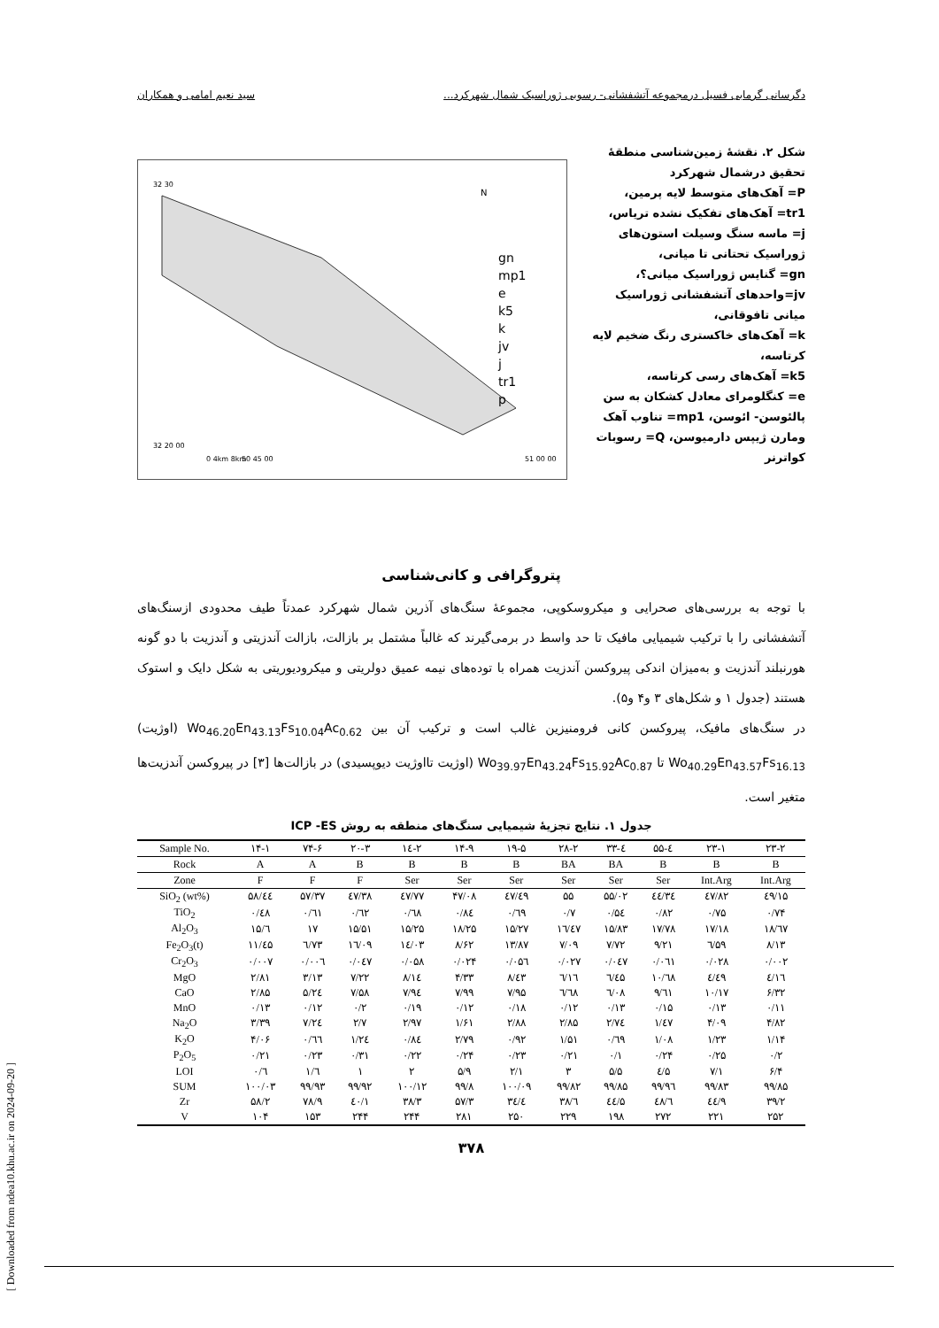دگرسانی گرمابی فسیل درمجموعه آتشفشانی- رسوبی ژوراسیک شمال شهرکرد... سید نعیم امامی و همکاران
شکل ۲. نقشهٔ زمین‌شناسی منطقهٔ تحقیق درشمال شهرکرد
P= آهک‌های متوسط لایه پرمین،
tr1= آهک‌های تفکیک نشده تریاس،
j= ماسه سنگ وسیلت استون‌های ژوراسیک تحتانی تا میانی،
gn= گنایس ژوراسیک میانی؟،
jv=واحدهای آتشفشانی ژوراسیک میانی تافوقانی،
k= آهک‌های خاکستری رنگ ضخیم لایه کرتاسه،
k5= آهک‌های رسی کرتاسه،
e= کنگلومرای معادل کشکان به سن پالئوسن- ائوسن، mp1= تناوب آهک ومارن ژیپس دارمیوسن، Q= رسوبات کواترنر
N
32 30
32 20 00
0 4km 8km
50 45 00
51 00 00
gn
mp1
e
k5
k
jv
j
tr1
p
پتروگرافی و کانی‌شناسی
با توجه به بررسی‌های صحرایی و میکروسکوپی، مجموعهٔ سنگ‌های آذرین شمال شهرکرد عمدتاً طیف محدودی ازسنگ‌های آتشفشانی را با ترکیب شیمیایی مافیک تا حد واسط در برمی‌گیرند که غالباً مشتمل بر بازالت، بازالت آندزیتی و آندزیت با دو گونه هورنبلند آندزیت و به‌میزان اندکی پیروکسن آندزیت همراه با توده‌های نیمه عمیق دولریتی و میکرودیوریتی به شکل دایک و استوک هستند (جدول ۱ و شکل‌های ۳ و۴ و۵).
در سنگ‌های مافیک، پیروکسن کانی فرومنیزین غالب است و ترکیب آن بین Wo<sub>46.20</sub>En<sub>43.13</sub>Fs<sub>10.04</sub>Ac<sub>0.62</sub> (اوژیت) Wo<sub>40.29</sub>En<sub>43.57</sub>Fs<sub>16.13</sub> تا Wo<sub>39.97</sub>En<sub>43.24</sub>Fs<sub>15.92</sub>Ac<sub>0.87</sub> (اوژیت تااوژیت دیوپسیدی) در بازالت‌ها [۳] در پیروکسن آندزیت‌ها متغیر است.
جدول ۱. نتایج تجزیهٔ شیمیایی سنگ‌های منطقه به روش ICP -ES
| Sample No. | ۱۴-۱ | ۷۴-۶ | ۲۰-۳ | ۱٤-۲ | ۱۴-۹ | ۱۹-۵ | ۲۸-۲ | ۳۳-٤ | ۵۵-٤ | ۲۳-۱ | ۲۳-۲ |
| --- | --- | --- | --- | --- | --- | --- | --- | --- | --- | --- | --- |
| Rock | A | A | B | B | B | B | BA | BA | B | B | B |
| Zone | F | F | F | Ser | Ser | Ser | Ser | Ser | Ser | Int.Arg | Int.Arg |
| SiO<sub>2</sub> (wt%) | ۵۸/٤٤ | ۵۷/۳۷ | ٤۷/۳۸ | ٤۷/۷۷ | ۴۷/۰۸ | ٤۷/٤۹ | ۵۵ | ۵۵/۰۲ | ٤٤/۳٤ | ٤۷/۸۲ | ٤۹/۱۵ |
| TiO<sub>2</sub> | ۰/٤۸ | ۰/٦۱ | ۰/٦۲ | ۰/٦۸ | ۰/۸٤ | ۰/٦۹ | ۰/۷ | ۰/۵٤ | ۰/۸۲ | ۰/۷۵ | ۰/۷۴ |
| Al<sub>2</sub>O<sub>3</sub> | ۱۵/٦ | ۱۷ | ۱۵/۵۱ | ۱۵/۲۵ | ۱۸/۲۵ | ۱۵/۲۷ | ۱٦/٤۷ | ۱۵/۸۳ | ۱۷/۷۸ | ۱۷/۱۸ | ۱۸/٦۷ |
| Fe<sub>2</sub>O<sub>3</sub>(t) | ۱۱/٤۵ | ٦/۷۳ | ۱٦/۰۹ | ۱٤/۰۳ | ۸/۶۲ | ۱۳/۸۷ | ۷/۰۹ | ۷/۷۲ | ۹/۲۱ | ٦/۵۹ | ۸/۱۳ |
| Cr<sub>2</sub>O<sub>3</sub> | ۰/۰۰۷ | ۰/۰۰٦ | ۰/۰٤۷ | ۰/۰۵۸ | ۰/۰۲۴ | ۰/۰۵٦ | ۰/۰۲۷ | ۰/۰٤۷ | ۰/۰٦۱ | ۰/۰۲۸ | ۰/۰۰۲ |
| MgO | ۲/۸۱ | ۳/۱۳ | ۷/۲۲ | ۸/۱٤ | ۴/۳۳ | ۸/٤۳ | ٦/۱٦ | ٦/٤۵ | ۱۰/٦۸ | ٤/٤۹ | ٤/۱٦ |
| CaO | ۲/۸۵ | ۵/۲٤ | ۷/۵۸ | ۷/۹٤ | ۷/۹۹ | ۷/۹۵ | ٦/٦۸ | ٦/۰۸ | ۹/٦۱ | ۱۰/۱۷ | ۶/۳۲ |
| MnO | ۰/۱۳ | ۰/۱۲ | ۰/۲ | ۰/۱۹ | ۰/۱۲ | ۰/۱۸ | ۰/۱۲ | ۰/۱۳ | ۰/۱۵ | ۰/۱۳ | ۰/۱۱ |
| Na<sub>2</sub>O | ۳/۳۹ | ۷/۲٤ | ۲/۷ | ۲/۹۷ | ۱/۶۱ | ۲/۸۸ | ۲/۸۵ | ۲/۷٤ | ۱/٤۷ | ۴/۰۹ | ۴/۸۲ |
| K<sub>2</sub>O | ۴/۰۶ | ۰/٦٦ | ۱/۲٤ | ۰/۸٤ | ۲/۷۹ | ۰/۹۲ | ۱/۵۱ | ۰/٦۹ | ۱/۰۸ | ۱/۲۳ | ۱/۱۴ |
| P<sub>2</sub>O<sub>5</sub> | ۰/۲۱ | ۰/۲۳ | ۰/۳۱ | ۰/۲۲ | ۰/۲۴ | ۰/۲۳ | ۰/۲۱ | ۰/۱ | ۰/۲۴ | ۰/۲۵ | ۰/۲ |
| LOI | ۰/٦ | ۱/٦ | ۱ | ۲ | ۵/۹ | ۲/۱ | ۳ | ۵/۵ | ٤/۵ | ۷/۱ | ۶/۴ |
| SUM | ۱۰۰/۰۳ | ۹۹/۹۳ | ۹۹/۹۲ | ۱۰۰/۱۲ | ۹۹/۸ | ۱۰۰/۰۹ | ۹۹/۸۲ | ۹۹/۸۵ | ۹۹/۹٦ | ۹۹/۸۳ | ۹۹/۸۵ |
| Zr | ۵۸/۲ | ۷۸/۹ | ٤۰/۱ | ۳۸/۳ | ۵۷/۳ | ۳٤/٤ | ۳۸/٦ | ٤٤/۵ | ٤۸/٦ | ٤٤/۹ | ۳۹/۲ |
| V | ۱۰۴ | ۱۵۳ | ۲۴۴ | ۲۴۴ | ۲۸۱ | ۲۵۰ | ۲۲۹ | ۱۹۸ | ۲۷۲ | ۲۲۱ | ۲۵۲ |
۳۷۸
[ Downloaded from ndea10.khu.ac.ir on 2024-09-20 ]